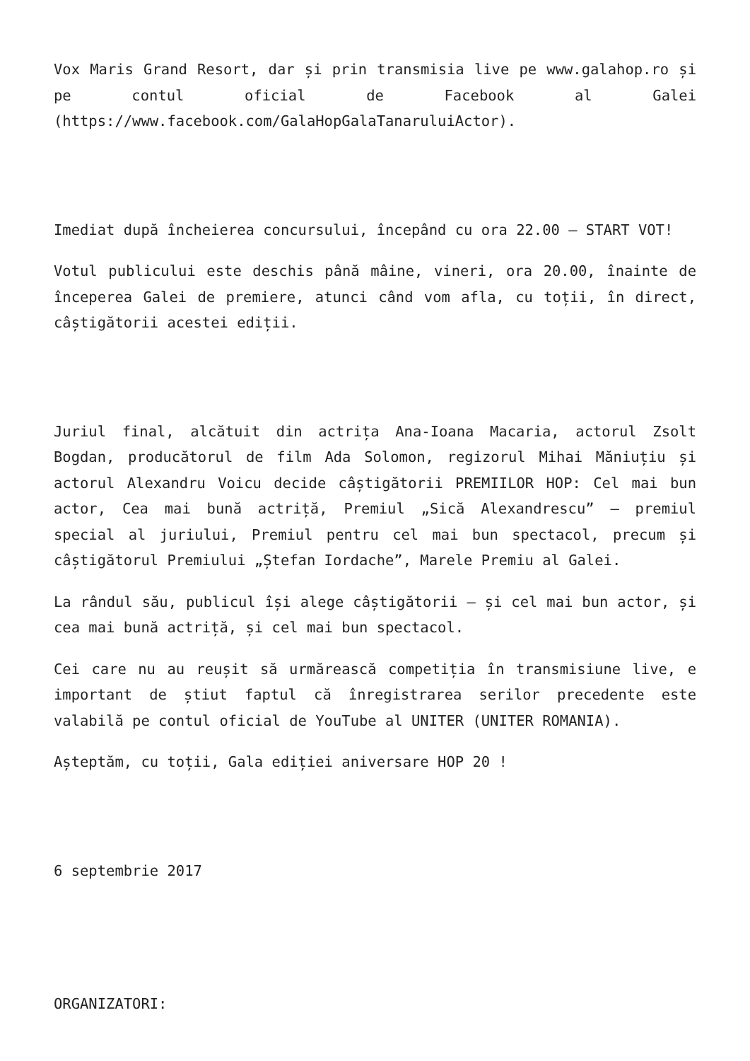Vox Maris Grand Resort, dar și prin transmisia live pe www.galahop.ro și pe contul oficial de Facebook al Galei (https://www.facebook.com/GalaHopGalaTanaruluiActor).
Imediat după încheierea concursului, începând cu ora 22.00 – START VOT!
Votul publicului este deschis până mâine, vineri, ora 20.00, înainte de începerea Galei de premiere, atunci când vom afla, cu toții, în direct, câștigătorii acestei ediții.
Juriul final, alcătuit din actrița Ana-Ioana Macaria, actorul Zsolt Bogdan, producătorul de film Ada Solomon, regizorul Mihai Măniuțiu și actorul Alexandru Voicu decide câștigătorii PREMIILOR HOP: Cel mai bun actor, Cea mai bună actriță, Premiul „Sică Alexandrescu” – premiul special al juriului, Premiul pentru cel mai bun spectacol, precum și câștigătorul Premiului „Ștefan Iordache”, Marele Premiu al Galei.
La rândul său, publicul își alege câștigătorii – și cel mai bun actor, și cea mai bună actriță, și cel mai bun spectacol.
Cei care nu au reușit să urmărească competiția în transmisiune live, e important de știut faptul că înregistrarea serilor precedente este valabilă pe contul oficial de YouTube al UNITER (UNITER ROMANIA).
Așteptăm, cu toții, Gala ediției aniversare HOP 20 !
6 septembrie 2017
ORGANIZATORI: